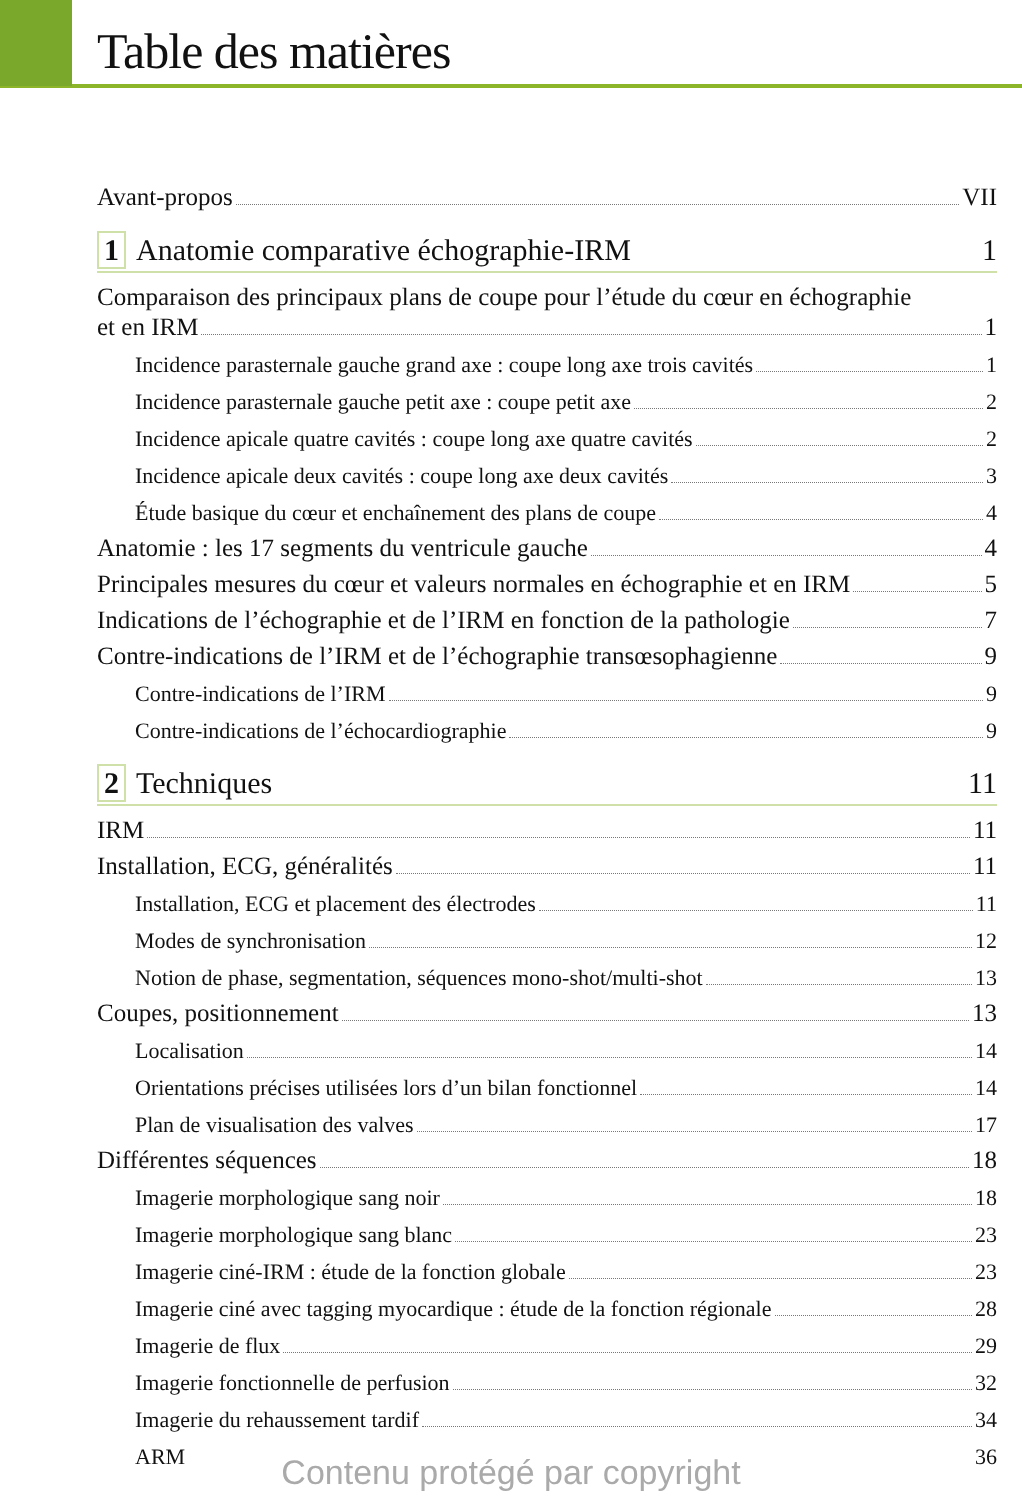Table des matières
Avant-propos VII
1 Anatomie comparative échographie-IRM 1
Comparaison des principaux plans de coupe pour l’étude du cœur en échographie
et en IRM 1
Incidence parasternale gauche grand axe : coupe long axe trois cavités 1
Incidence parasternale gauche petit axe : coupe petit axe 2
Incidence apicale quatre cavités : coupe long axe quatre cavités 2
Incidence apicale deux cavités : coupe long axe deux cavités 3
Étude basique du cœur et enchaînement des plans de coupe 4
Anatomie : les 17 segments du ventricule gauche 4
Principales mesures du cœur et valeurs normales en échographie et en IRM 5
Indications de l’échographie et de l’IRM en fonction de la pathologie 7
Contre-indications de l’IRM et de l’échographie transœsophagienne 9
Contre-indications de l’IRM 9
Contre-indications de l’échocardiographie 9
2 Techniques 11
IRM 11
Installation, ECG, généralités 11
Installation, ECG et placement des électrodes 11
Modes de synchronisation 12
Notion de phase, segmentation, séquences mono-shot/multi-shot 13
Coupes, positionnement 13
Localisation 14
Orientations précises utilisées lors d’un bilan fonctionnel 14
Plan de visualisation des valves 17
Différentes séquences 18
Imagerie morphologique sang noir 18
Imagerie morphologique sang blanc 23
Imagerie ciné-IRM : étude de la fonction globale 23
Imagerie ciné avec tagging myocardique : étude de la fonction régionale 28
Imagerie de flux 29
Imagerie fonctionnelle de perfusion 32
Imagerie du rehaussement tardif 34
ARM 36
Contenu protégé par copyright